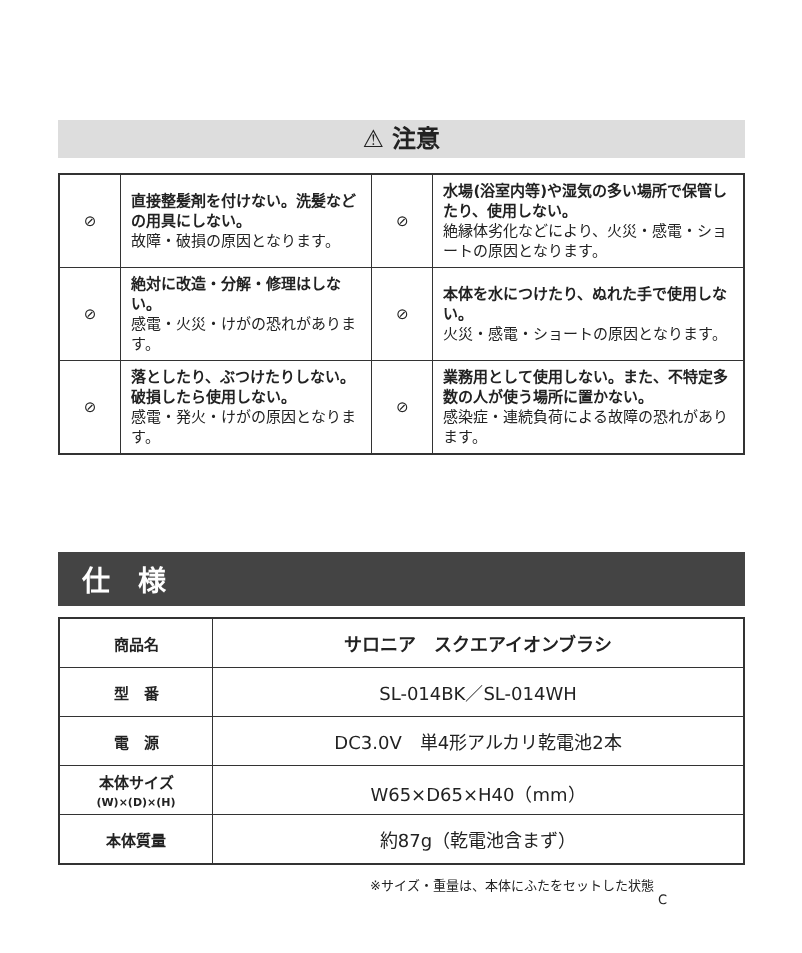⚠ 注意
| ⊘ | 直接整髪剤を付けない。洗髪などの用具にしない。 故障・破損の原因となります。 | ⊘ | 水場(浴室内等)や湿気の多い場所で保管したり、使用しない。 絶縁体劣化などにより、火災・感電・ショートの原因となります。 |
| ⊘ | 絶対に改造・分解・修理はしない。 感電・火災・けがの恐れがあります。 | ⊘ | 本体を水につけたり、ぬれた手で使用しない。 火災・感電・ショートの原因となります。 |
| ⊘ | 落としたり、ぶつけたりしない。破損したら使用しない。 感電・発火・けがの原因となります。 | ⊘ | 業務用として使用しない。また、不特定多数の人が使う場所に置かない。 感染症・連続負荷による故障の恐れがあります。 |
仕　様
| 商品名 | サロニア スクエアイオンブラシ |
| 型 番 | SL-014BK／SL-014WH |
| 電 源 | DC3.0V 単4形アルカリ乾電池2本 |
| 本体サイズ (W)×(D)×(H) | W65×D65×H40（mm） |
| 本体質量 | 約87g（乾電池含まず） |
※サイズ・重量は、本体にふたをセットした状態 C